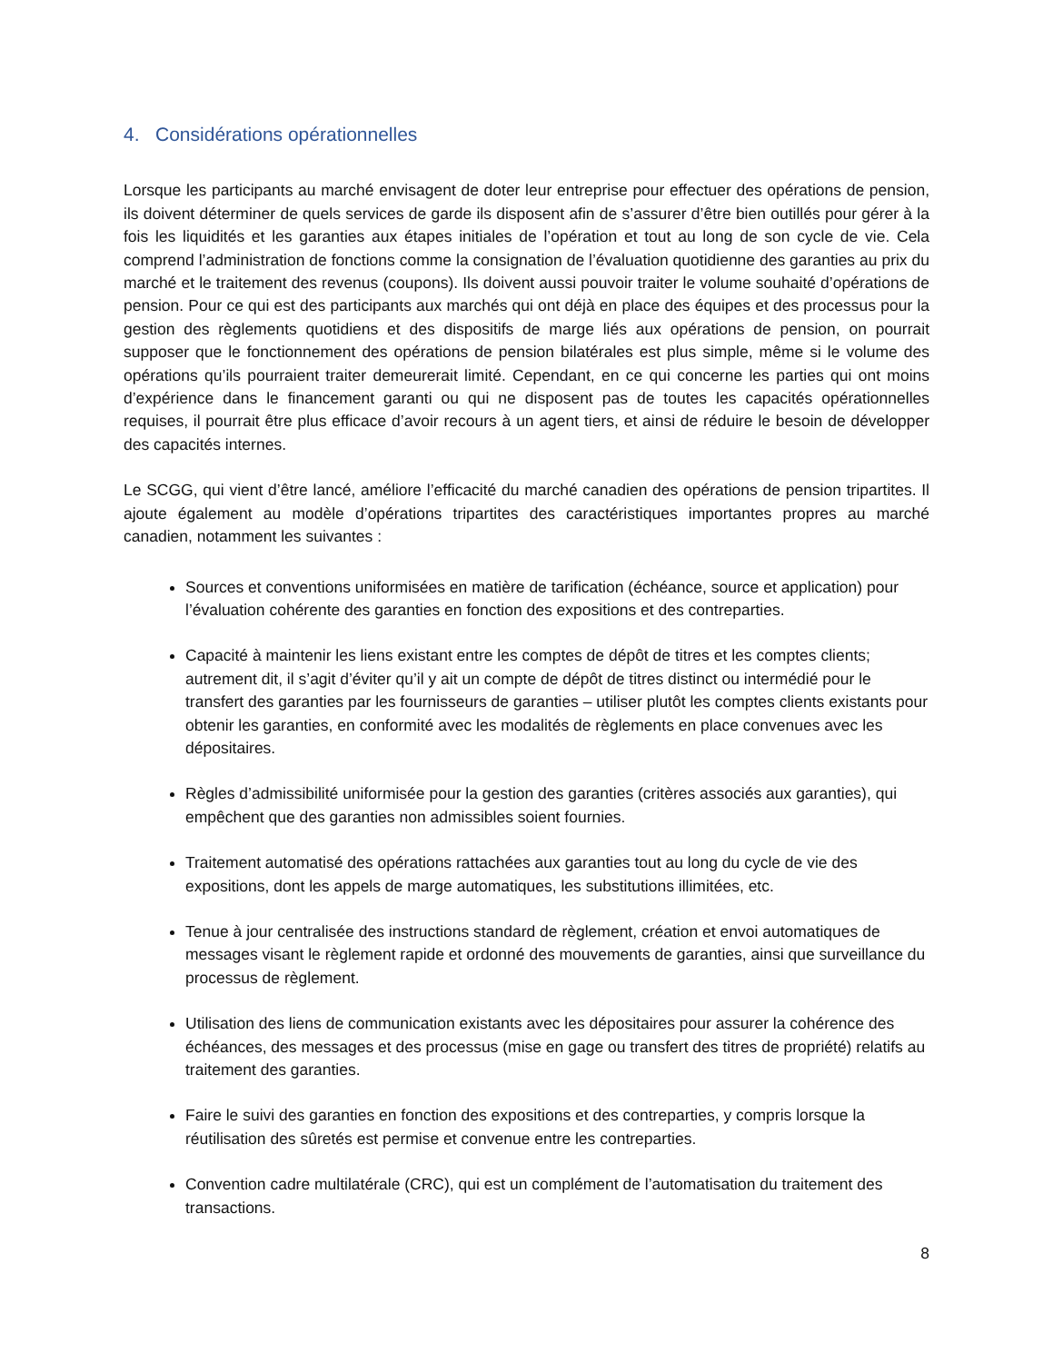4. Considérations opérationnelles
Lorsque les participants au marché envisagent de doter leur entreprise pour effectuer des opérations de pension, ils doivent déterminer de quels services de garde ils disposent afin de s’assurer d’être bien outillés pour gérer à la fois les liquidités et les garanties aux étapes initiales de l’opération et tout au long de son cycle de vie. Cela comprend l’administration de fonctions comme la consignation de l’évaluation quotidienne des garanties au prix du marché et le traitement des revenus (coupons). Ils doivent aussi pouvoir traiter le volume souhaité d’opérations de pension. Pour ce qui est des participants aux marchés qui ont déjà en place des équipes et des processus pour la gestion des règlements quotidiens et des dispositifs de marge liés aux opérations de pension, on pourrait supposer que le fonctionnement des opérations de pension bilatérales est plus simple, même si le volume des opérations qu’ils pourraient traiter demeurerait limité. Cependant, en ce qui concerne les parties qui ont moins d’expérience dans le financement garanti ou qui ne disposent pas de toutes les capacités opérationnelles requises, il pourrait être plus efficace d’avoir recours à un agent tiers, et ainsi de réduire le besoin de développer des capacités internes.
Le SCGG, qui vient d’être lancé, améliore l’efficacité du marché canadien des opérations de pension tripartites. Il ajoute également au modèle d’opérations tripartites des caractéristiques importantes propres au marché canadien, notamment les suivantes :
Sources et conventions uniformisées en matière de tarification (échéance, source et application) pour l’évaluation cohérente des garanties en fonction des expositions et des contreparties.
Capacité à maintenir les liens existant entre les comptes de dépôt de titres et les comptes clients; autrement dit, il s’agit d’éviter qu’il y ait un compte de dépôt de titres distinct ou intermédié pour le transfert des garanties par les fournisseurs de garanties – utiliser plutôt les comptes clients existants pour obtenir les garanties, en conformité avec les modalités de règlements en place convenues avec les dépositaires.
Règles d’admissibilité uniformisée pour la gestion des garanties (critères associés aux garanties), qui empêchent que des garanties non admissibles soient fournies.
Traitement automatisé des opérations rattachées aux garanties tout au long du cycle de vie des expositions, dont les appels de marge automatiques, les substitutions illimitées, etc.
Tenue à jour centralisée des instructions standard de règlement, création et envoi automatiques de messages visant le règlement rapide et ordonné des mouvements de garanties, ainsi que surveillance du processus de règlement.
Utilisation des liens de communication existants avec les dépositaires pour assurer la cohérence des échéances, des messages et des processus (mise en gage ou transfert des titres de propriété) relatifs au traitement des garanties.
Faire le suivi des garanties en fonction des expositions et des contreparties, y compris lorsque la réutilisation des sûretés est permise et convenue entre les contreparties.
Convention cadre multilatérale (CRC), qui est un complément de l’automatisation du traitement des transactions.
8